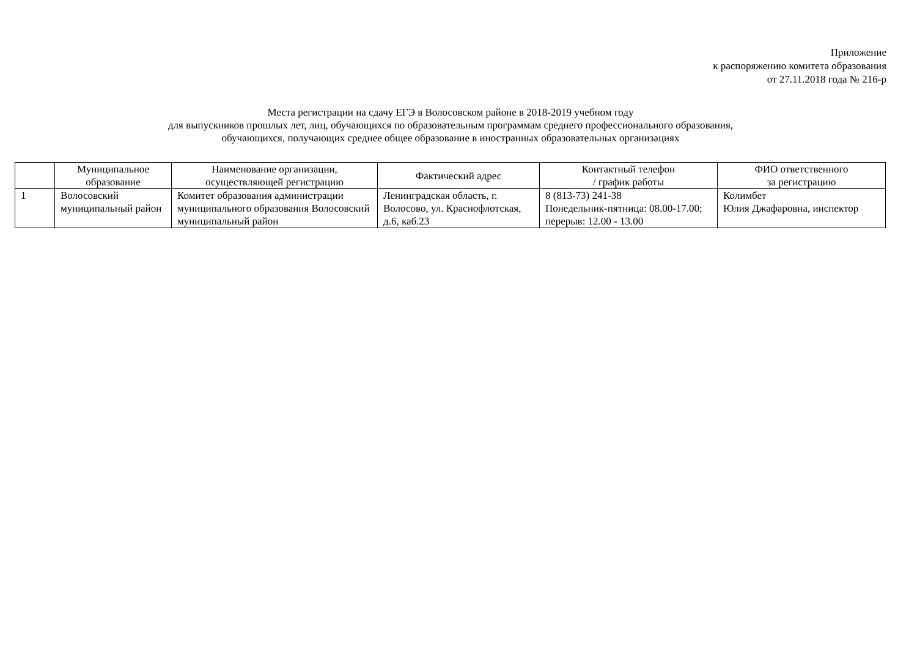Приложение
к распоряжению комитета образования
от 27.11.2018 года № 216-р
Места регистрации на сдачу ЕГЭ в Волосовском районе в 2018-2019 учебном году
для выпускников прошлых лет, лиц, обучающихся по образовательным программам среднего профессионального образования,
обучающихся, получающих среднее общее образование в иностранных образовательных организациях
| | Муниципальное образование | Наименование организации, осуществляющей регистрацию | Фактический адрес | Контактный телефон / график работы | ФИО ответственного за регистрацию |
| --- | --- | --- | --- | --- | --- |
| 1 | Волосовский муниципальный район | Комитет образования администрации муниципального образования Волосовский муниципальный район | Ленинградская область, г. Волосово, ул. Краснофлотская, д.6, каб.23 | 8 (813-73) 241-38 Понедельник-пятница: 08.00-17.00; перерыв: 12.00 - 13.00 | Колимбет Юлия Джафаровна, инспектор |